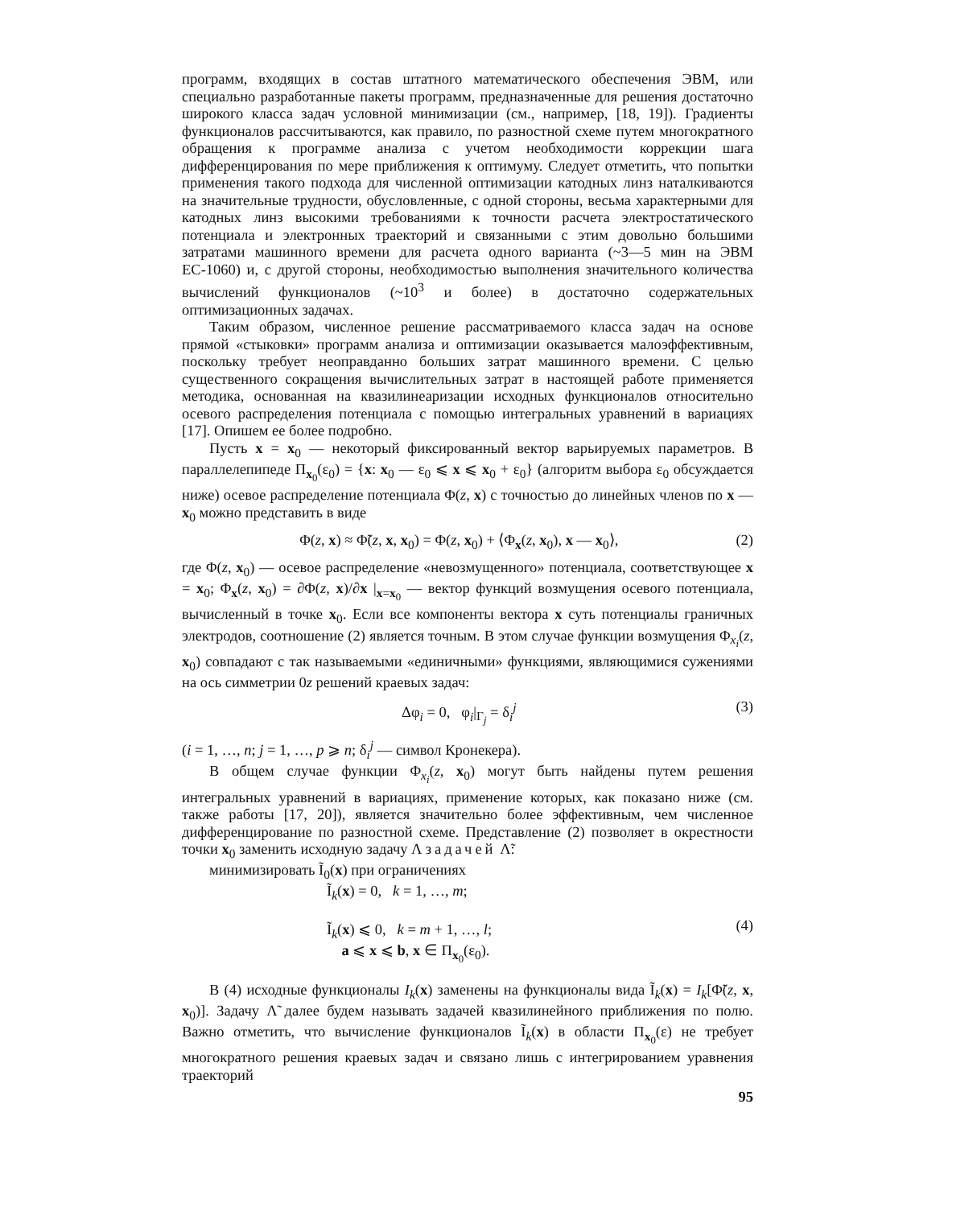программ, входящих в состав штатного математического обеспечения ЭВМ, или специально разработанные пакеты программ, предназначенные для решения достаточно широкого класса задач условной минимизации (см., например, [18, 19]). Градиенты функционалов рассчитываются, как правило, по разностной схеме путем многократного обращения к программе анализа с учетом необходимости коррекции шага дифференцирования по мере приближения к оптимуму. Следует отметить, что попытки применения такого подхода для численной оптимизации катодных линз наталкиваются на значительные трудности, обусловленные, с одной стороны, весьма характерными для катодных линз высокими требованиями к точности расчета электростатического потенциала и электронных траекторий и связанными с этим довольно большими затратами машинного времени для расчета одного варианта (~3—5 мин на ЭВМ ЕС-1060) и, с другой стороны, необходимостью выполнения значительного количества вычислений функционалов (~10<sup>3</sup> и более) в достаточно содержательных оптимизационных задачах.
Таким образом, численное решение рассматриваемого класса задач на основе прямой «стыковки» программ анализа и оптимизации оказывается малоэффективным, поскольку требует неоправданно больших затрат машинного времени. С целью существенного сокращения вычислительных затрат в настоящей работе применяется методика, основанная на квазилинеаризации исходных функционалов относительно осевого распределения потенциала с помощью интегральных уравнений в вариациях [17]. Опишем ее более подробно.
Пусть x = x<sub>0</sub> — некоторый фиксированный вектор варьируемых параметров. В параллелепипеде П<sub>x<sub>0</sub></sub>(ε<sub>0</sub>) = {x: x<sub>0</sub> — ε<sub>0</sub> ⩽ x ⩽ x<sub>0</sub> + ε<sub>0</sub>} (алгоритм выбора ε<sub>0</sub> обсуждается ниже) осевое распределение потенциала Φ(z, x) с точностью до линейных членов по x — x<sub>0</sub> можно представить в виде
Φ(z, x) ≈ Φ̃(z, x, x<sub>0</sub>) = Φ(z, x<sub>0</sub>) + ⟨Φ<sub>x</sub>(z, x<sub>0</sub>), x — x<sub>0</sub>⟩, (2)
где Φ(z, x<sub>0</sub>) — осевое распределение «невозмущенного» потенциала, соответствующее x = x<sub>0</sub>; Φ<sub>x</sub>(z, x<sub>0</sub>) = ∂Φ(z, x)/∂x |<sub>x=x<sub>0</sub></sub> — вектор функций возмущения осевого потенциала, вычисленный в точке x<sub>0</sub>. Если все компоненты вектора x суть потенциалы граничных электродов, соотношение (2) является точным. В этом случае функции возмущения Φ<sub>x<sub>i</sub></sub>(z, x<sub>0</sub>) совпадают с так называемыми «единичными» функциями, являющимися сужениями на ось симметрии 0z решений краевых задач:
Δφ<sub>i</sub> = 0, φ<sub>i</sub>|<sub>Γ<sub>j</sub></sub> = δ<sub>i</sub><sup>j</sup> (3)
(i = 1, …, n; j = 1, …, p ⩾ n; δ<sub>i</sub><sup>j</sup> — символ Кронекера).
В общем случае функции Φ<sub>x<sub>i</sub></sub>(z, x<sub>0</sub>) могут быть найдены путем решения интегральных уравнений в вариациях, применение которых, как показано ниже (см. также работы [17, 20]), является значительно более эффективным, чем численное дифференцирование по разностной схеме. Представление (2) позволяет в окрестности точки x<sub>0</sub> заменить исходную задачу Λ задачей Λ̃:
минимизировать Ĩ<sub>0</sub>(x) при ограничениях
Ĩ<sub>k</sub>(x) = 0, k = 1, …, m;
Ĩ<sub>k</sub>(x) ⩽ 0, k = m + 1, …, l;
a ⩽ x ⩽ b, x ∈ П<sub>x<sub>0</sub></sub>(ε<sub>0</sub>).
(4)
В (4) исходные функционалы I<sub>k</sub>(x) заменены на функционалы вида Ĩ<sub>k</sub>(x) = I<sub>k</sub>[Φ̃(z, x, x<sub>0</sub>)]. Задачу Λ̃ далее будем называть задачей квазилинейного приближения по полю. Важно отметить, что вычисление функционалов Ĩ<sub>k</sub>(x) в области П<sub>x<sub>0</sub></sub>(ε) не требует многократного решения краевых задач и связано лишь с интегрированием уравнения траекторий
95